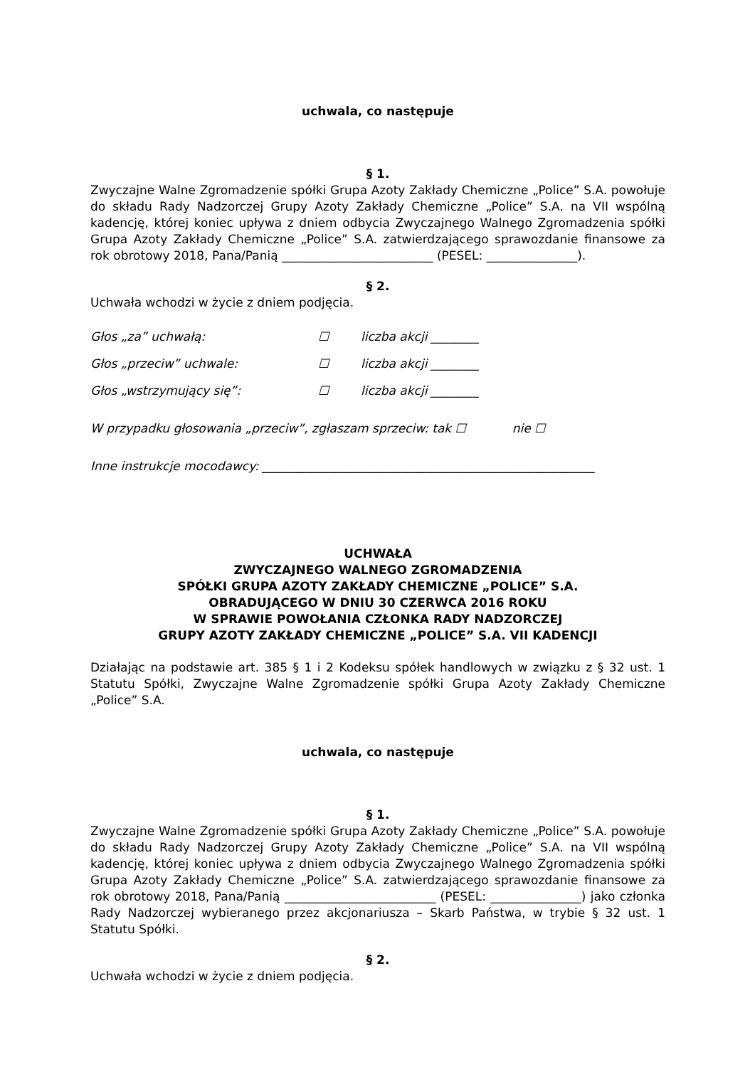uchwala, co następuje
§ 1.
Zwyczajne Walne Zgromadzenie spółki Grupa Azoty Zakłady Chemiczne „Police” S.A. powołuje do składu Rady Nadzorczej Grupy Azoty Zakłady Chemiczne „Police” S.A. na VII wspólną kadencję, której koniec upływa z dniem odbycia Zwyczajnego Walnego Zgromadzenia spółki Grupa Azoty Zakłady Chemiczne „Police” S.A. zatwierdzającego sprawozdanie finansowe za rok obrotowy 2018, Pana/Panią _________________________ (PESEL: _______________).
§ 2.
Uchwała wchodzi w życie z dniem podjęcia.
Głos „za” uchwałą: ☐ liczba akcji ________
Głos „przeciw” uchwale: ☐ liczba akcji ________
Głos „wstrzymujący się”: ☐ liczba akcji ________
W przypadku głosowania „przeciw”, zgłaszam sprzeciw: tak ☐ nie ☐
Inne instrukcje mocodawcy: _______________________________________________________
UCHWAŁA
ZWYCZAJNEGO WALNEGO ZGROMADZENIA
SPÓŁKI GRUPA AZOTY ZAKŁADY CHEMICZNE „POLICE” S.A.
OBRADUJĄCEGO W DNIU 30 CZERWCA 2016 ROKU
W SPRAWIE POWOŁANIA CZŁONKA RADY NADZORCZEJ
GRUPY AZOTY ZAKŁADY CHEMICZNE „POLICE” S.A. VII KADENCJI
Działając na podstawie art. 385 § 1 i 2 Kodeksu spółek handlowych w związku z § 32 ust. 1 Statutu Spółki, Zwyczajne Walne Zgromadzenie spółki Grupa Azoty Zakłady Chemiczne „Police” S.A.
uchwala, co następuje
§ 1.
Zwyczajne Walne Zgromadzenie spółki Grupa Azoty Zakłady Chemiczne „Police” S.A. powołuje do składu Rady Nadzorczej Grupy Azoty Zakłady Chemiczne „Police” S.A. na VII wspólną kadencję, której koniec upływa z dniem odbycia Zwyczajnego Walnego Zgromadzenia spółki Grupa Azoty Zakłady Chemiczne „Police” S.A. zatwierdzającego sprawozdanie finansowe za rok obrotowy 2018, Pana/Panią _________________________ (PESEL: _______________) jako członka Rady Nadzorczej wybieranego przez akcjonariusza – Skarb Państwa, w trybie § 32 ust. 1 Statutu Spółki.
§ 2.
Uchwała wchodzi w życie z dniem podjęcia.